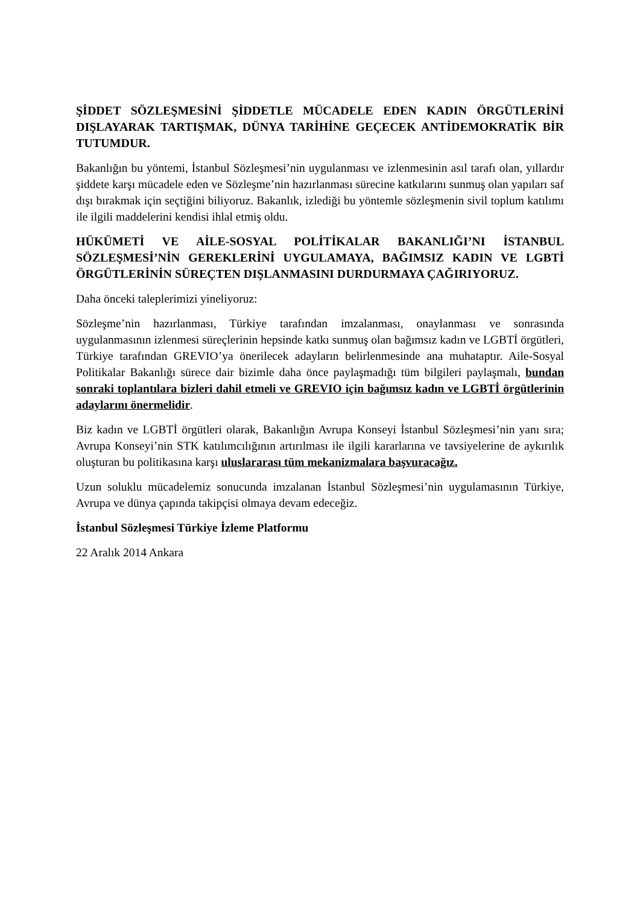ŞİDDET SÖZLEŞMESİNİ ŞİDDETLE MÜCADELE EDEN KADIN ÖRGÜTLERİNİ DIŞLAYARAK TARTIŞMAK, DÜNYA TARİHİNE GEÇECEK ANTİDEMOKRATİK BİR TUTUMDUR.
Bakanlığın bu yöntemi, İstanbul Sözleşmesi’nin uygulanması ve izlenmesinin asıl tarafı olan, yıllardır şiddete karşı mücadele eden ve Sözleşme’nin hazırlanması sürecine katkılarını sunmuş olan yapıları saf dışı bırakmak için seçtiğini biliyoruz. Bakanlık, izlediği bu yöntemle sözleşmenin sivil toplum katılımı ile ilgili maddelerini kendisi ihlal etmiş oldu.
HÜKÜMETİ VE AİLE-SOSYAL POLİTİKALAR BAKANLIĞI’NI İSTANBUL SÖZLEŞMESİ’NİN GEREKLERİNİ UYGULAMAYA, BAĞIMSIZ KADIN VE LGBTİ ÖRGÜTLERİNİN SÜREÇTEN DIŞLANMASINI DURDURMAYA ÇAĞIRIYORUZ.
Daha önceki taleplerimizi yineliyoruz:
Sözleşme’nin hazırlanması, Türkiye tarafından imzalanması, onaylanması ve sonrasında uygulanmasının izlenmesi süreçlerinin hepsinde katkı sunmuş olan bağımsız kadın ve LGBTİ örgütleri, Türkiye tarafından GREVIO’ya önerilecek adayların belirlenmesinde ana muhataptır. Aile-Sosyal Politikalar Bakanlığı sürece dair bizimle daha önce paylaşmadığı tüm bilgileri paylaşmalı, bundan sonraki toplantılara bizleri dahil etmeli ve GREVIO için bağımsız kadın ve LGBTİ örgütlerinin adaylarını önermelidir.
Biz kadın ve LGBTİ örgütleri olarak, Bakanlığın Avrupa Konseyi İstanbul Sözleşmesi’nin yanı sıra; Avrupa Konseyi’nin STK katılımcılığının artırılması ile ilgili kararlarına ve tavsiyelerine de aykırılık oluşturan bu politikasına karşı uluslararası tüm mekanizmalara başvuracağız.
Uzun soluklu mücadelemiz sonucunda imzalanan İstanbul Sözleşmesi’nin uygulamasının Türkiye, Avrupa ve dünya çapında takipçisi olmaya devam edeceğiz.
İstanbul Sözleşmesi Türkiye İzleme Platformu
22 Aralık 2014 Ankara